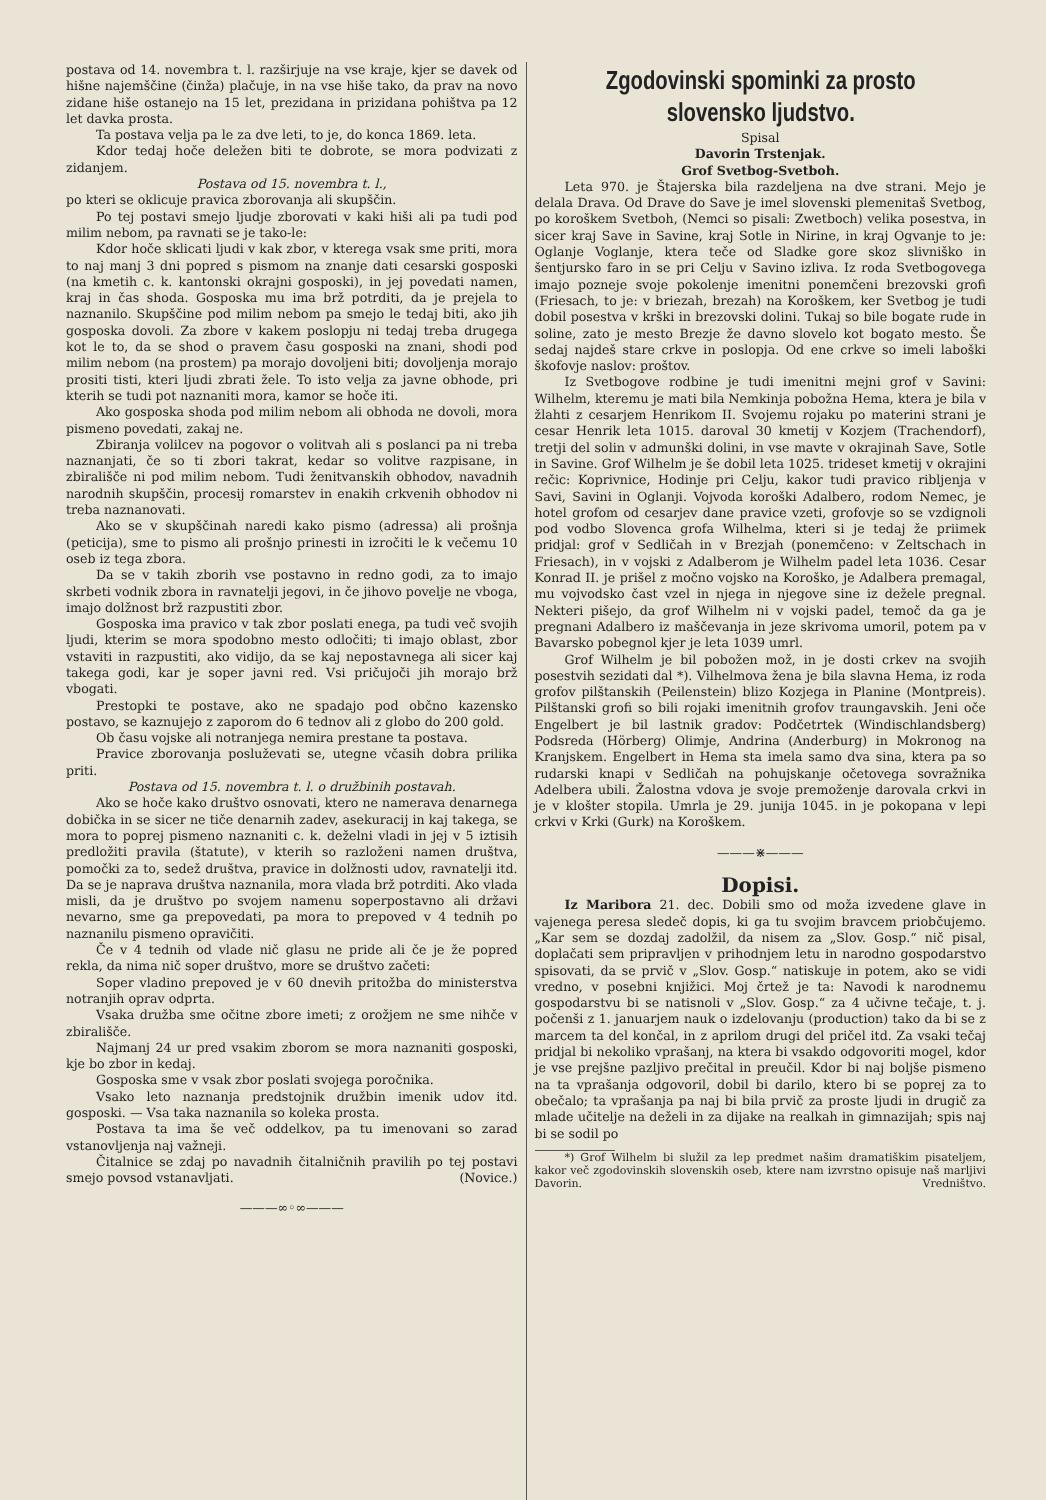postava od 14. novembra t. l. razširjuje na vse kraje, kjer se davek od hišne najemščine (činža) plačuje, in na vse hiše tako, da prav na novo zidane hiše ostanejo na 15 let, prezidana in prizidana pohištva pa 12 let davka prosta.
Ta postava velja pa le za dve leti, to je, do konca 1869. leta.
Kdor tedaj hoče deležen biti te dobrote, se mora podvizati z zidanjem.
Postava od 15. novembra t. l.,
po kteri se oklicuje pravica zborovanja ali skupščin.
Po tej postavi smejo ljudje zborovati v kaki hiši ali pa tudi pod milim nebom, pa ravnati se je tako-le:
Kdor hoče sklicati ljudi v kak zbor, v kterega vsak sme priti, mora to naj manj 3 dni popred s pismom na znanje dati cesarski gosposki (na kmetih c. k. kantonski okrajni gosposki), in jej povedati namen, kraj in čas shoda. Gosposka mu ima brž potrditi, da je prejela to naznanilo. Skupščine pod milim nebom pa smejo le tedaj biti, ako jih gosposka dovoli. Za zbore v kakem poslopju ni tedaj treba drugega kot le to, da se shod o pravem času gosposki na znani, shodi pod milim nebom (na prostem) pa morajo dovoljeni biti; dovoljenja morajo prositi tisti, kteri ljudi zbrati žele. To isto velja za javne obhode, pri kterih se tudi pot naznaniti mora, kamor se hoče iti.
Ako gosposka shoda pod milim nebom ali obhoda ne dovoli, mora pismeno povedati, zakaj ne.
Zbiranja volilcev na pogovor o volitvah ali s poslanci pa ni treba naznanjati, če so ti zbori takrat, kedar so volitve razpisane, in zbirališče ni pod milim nebom. Tudi ženitvanskih obhodov, navadnih narodnih skupščin, procesij romarstev in enakih crkvenih obhodov ni treba naznanovati.
Ako se v skupščinah naredi kako pismo (adressa) ali prošnja (peticija), sme to pismo ali prošnjo prinesti in izročiti le k večemu 10 oseb iz tega zbora.
Da se v takih zborih vse postavno in redno godi, za to imajo skrbeti vodnik zbora in ravnatelji jegovi, in če jihovo povelje ne vboga, imajo dolžnost brž razpustiti zbor.
Gosposka ima pravico v tak zbor poslati enega, pa tudi več svojih ljudi, kterim se mora spodobno mesto odločiti; ti imajo oblast, zbor vstaviti in razpustiti, ako vidijo, da se kaj nepostavnega ali sicer kaj takega godi, kar je soper javni red. Vsi pričujoči jih morajo brž vbogati.
Prestopki te postave, ako ne spadajo pod občno kazensko postavo, se kaznujejo z zaporom do 6 tednov ali z globo do 200 gold.
Ob času vojske ali notranjega nemira prestane ta postava.
Pravice zborovanja posluževati se, utegne včasih dobra prilika priti.
Postava od 15. novembra t. l. o družbinih postavah.
Ako se hoče kako društvo osnovati, ktero ne namerava denarnega dobička in se sicer ne tiče denarnih zadev, asekuracij in kaj takega, se mora to poprej pismeno naznaniti c. k. deželni vladi in jej v 5 iztisih predložiti pravila (štatute), v kterih so razloženi namen društva, pomočki za to, sedež društva, pravice in dolžnosti udov, ravnatelji itd. Da se je naprava društva naznanila, mora vlada brž potrditi. Ako vlada misli, da je društvo po svojem namenu soperpostavno ali državi nevarno, sme ga prepovedati, pa mora to prepoved v 4 tednih po naznanilu pismeno opravičiti.
Če v 4 tednih od vlade nič glasu ne pride ali če je že popred rekla, da nima nič soper društvo, more se društvo začeti:
Soper vladino prepoved je v 60 dnevih pritožba do ministerstva notranjih oprav odprta.
Vsaka družba sme očitne zbore imeti; z orožjem ne sme nihče v zbirališče.
Najmanj 24 ur pred vsakim zborom se mora naznaniti gosposki, kje bo zbor in kedaj.
Gosposka sme v vsak zbor poslati svojega poročnika.
Vsako leto naznanja predstojnik družbin imenik udov itd. gosposki. — Vsa taka naznanila so koleka prosta.
Postava ta ima še več oddelkov, pa tu imenovani so zarad vstanovljenja naj važneji.
Čitalnice se zdaj po navadnih čitalničnih pravilih po tej postavi smejo povsod vstanavljati. (Novice.)
———∞◦∞———
Zgodovinski spominki za prosto slovensko ljudstvo.
Spisal
Davorin Trstenjak.
Grof Svetbog-Svetboh.
Leta 970. je Štajerska bila razdeljena na dve strani. Mejo je delala Drava. Od Drave do Save je imel slovenski plemenitaš Svetbog, po koroškem Svetboh, (Nemci so pisali: Zwetboch) velika posestva, in sicer kraj Save in Savine, kraj Sotle in Nirine, in kraj Ogvanje to je: Oglanje Voglanje, ktera teče od Sladke gore skoz slivniško in šentjursko faro in se pri Celju v Savino izliva. Iz roda Svetbogovega imajo pozneje svoje pokolenje imenitni ponemčeni brezovski grofi (Friesach, to je: v briezah, brezah) na Koroškem, ker Svetbog je tudi dobil posestva v krški in brezovski dolini. Tukaj so bile bogate rude in soline, zato je mesto Brezje že davno slovelo kot bogato mesto. Še sedaj najdeš stare crkve in poslopja. Od ene crkve so imeli laboški škofovje naslov: proštov.
Iz Svetbogove rodbine je tudi imenitni mejni grof v Savini: Wilhelm, kteremu je mati bila Nemkinja pobožna Hema, ktera je bila v žlahti z cesarjem Henrikom II. Svojemu rojaku po materini strani je cesar Henrik leta 1015. daroval 30 kmetij v Kozjem (Trachendorf), tretji del solin v admunški dolini, in vse mavte v okrajinah Save, Sotle in Savine. Grof Wilhelm je še dobil leta 1025. trideset kmetij v okrajini rečic: Koprivnice, Hodinje pri Celju, kakor tudi pravico ribljenja v Savi, Savini in Oglanji. Vojvoda koroški Adalbero, rodom Nemec, je hotel grofom od cesarjev dane pravice vzeti, grofovje so se vzdignoli pod vodbo Slovenca grofa Wilhelma, kteri si je tedaj že priimek pridjal: grof v Sedličah in v Brezjah (ponemčeno: v Zeltschach in Friesach), in v vojski z Adalberom je Wilhelm padel leta 1036. Cesar Konrad II. je prišel z močno vojsko na Koroško, je Adalbera premagal, mu vojvodsko čast vzel in njega in njegove sine iz dežele pregnal. Nekteri pišejo, da grof Wilhelm ni v vojski padel, temoč da ga je pregnani Adalbero iz maščevanja in jeze skrivoma umoril, potem pa v Bavarsko pobegnol kjer je leta 1039 umrl.
Grof Wilhelm je bil pobožen mož, in je dosti crkev na svojih posestvih sezidati dal *). Vilhelmova žena je bila slavna Hema, iz roda grofov pilštanskih (Peilenstein) blizo Kozjega in Planine (Montpreis). Pilštanski grofi so bili rojaki imenitnih grofov traungavskih. Jeni oče Engelbert je bil lastnik gradov: Podčetrtek (Windischlandsberg) Podsreda (Hörberg) Olimje, Andrina (Anderburg) in Mokronog na Kranjskem. Engelbert in Hema sta imela samo dva sina, ktera pa so rudarski knapi v Sedličah na pohujskanje očetovega sovražnika Adelbera ubili. Žalostna vdova je svoje premoženje darovala crkvi in je v klošter stopila. Umrla je 29. junija 1045. in je pokopana v lepi crkvi v Krki (Gurk) na Koroškem.
———⋇———
Dopisi.
Iz Maribora 21. dec. Dobili smo od moža izvedene glave in vajenega peresa sledeč dopis, ki ga tu svojim bravcem priobčujemo. „Kar sem se dozdaj zadolžil, da nisem za „Slov. Gosp.“ nič pisal, doplačati sem pripravljen v prihodnjem letu in narodno gospodarstvo spisovati, da se prvič v „Slov. Gosp.“ natiskuje in potem, ako se vidi vredno, v posebni knjižici. Moj črtež je ta: Navodi k narodnemu gospodarstvu bi se natisnoli v „Slov. Gosp.“ za 4 učivne tečaje, t. j. počenši z 1. januarjem nauk o izdelovanju (production) tako da bi se z marcem ta del končal, in z aprilom drugi del pričel itd. Za vsaki tečaj pridjal bi nekoliko vprašanj, na ktera bi vsakdo odgovoriti mogel, kdor je vse prejšne pazljivo prečital in preučil. Kdor bi naj boljše pismeno na ta vprašanja odgovoril, dobil bi darilo, ktero bi se poprej za to obečalo; ta vprašanja pa naj bi bila prvič za proste ljudi in drugič za mlade učitelje na deželi in za dijake na realkah in gimnazijah; spis naj bi se sodil po
*) Grof Wilhelm bi služil za lep predmet našim dramatiškim pisateljem, kakor več zgodovinskih slovenskih oseb, ktere nam izvrstno opisuje naš marljivi Davorin. Vredništvo.